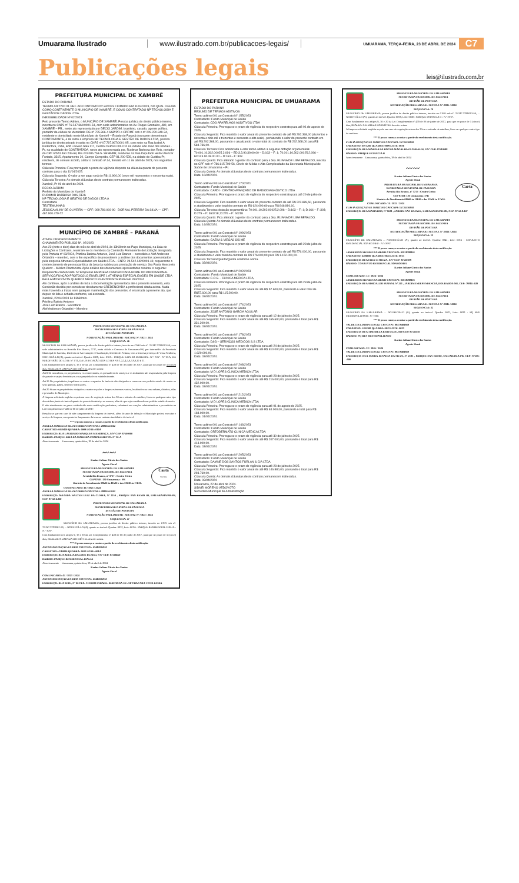Umuarama Ilustrado
www.ilustrado.com.br/publicacoes-legais/
UMUARAMA, TERÇA-FEIRA, 23 DE ABRIL DE 2024
C7
Publicações legais leis@ilustrado.com.br
PREFEITURA MUNICIPAL DE XAMBRÊ
ESTADO DO PARANÁ
TERMO ADITIVO 01 REF. AO CONTRATO Nº.34/2023 FIRMADO EM 11/04/2023, NO QUAL FIGURA COMO CONTRATANTE O MUNICÍPIO DE XAMBRÊ, E COMO CONTRATADO NP TECNOLOGIA E GESTÃO DE DADOS LTDA.
INEXIGIBILIDADE Nº 02/2023
Pelo presente Termo Aditivo, o MUNICÍPIO DE XAMBRÊ, Pessoa jurídica de direito público interno, inscrita no CNPJ nº 76.247.360/0001-54, com sede administrativa na Av. Roque Gonzales, 480, em XAMBRÊ – PR., neste ato representado por DECIO JARDIM, brasileiro, casado, agente político, portador da cédula de identidade RG nº 725.366-4 SSP/PR e CPF/MF sob o nº 209.220.949-34, residente e domiciliado neste Município de Xambrê – Estado do Paraná doravante denominado CONTRATANTE, e de outro a empresa NP TECNOLOGIA E GESTÃO DE DADOS LTDA, pessoa jurídica de direito privado inscrita no CNPJ nº 07.797.967/0001-95, com sede na Rua Izabel A Redentora, 2356, Edif Loewen Sala 117, Centro CEP 83.005-010 na cidade São José dos Pinhais - Pr, na qualidade de CONTRATADA, neste ato representada por, Rudimar Barbosa dos Reis, portador do CPF nº574.460.249-68, RG nº4.086.763-5- SESP/PR, residente na Rua Deputado Heitor Alencar Furtado, 3315, Apartamento 20, Campo Comprido, CEP 81.200-528, na cidade de Curitiba-Pr, resolvem, de comum acordo, aditar o contrato nº.34, firmado em 11 de abril de 2023, nos seguintes termos:
Cláusula Primeira: Fica prorrogado o prazo de vigência disposto na cláusula quarta do presente contrato para o dia 11/04/2025.
Cláusula Segunda: O valor a ser pago será de R$ 11.960,00 (onze mil novecentos e sessenta reais).
Cláusula Terceira: As demais cláusulas deste contrato permanecem inalteradas.
Xambrê, Pr 09 de abril de 2024.
DECIO JARDIM
Prefeito do Município de Xambrê
RUDIMAR BARBOSA DOS REIS
NP TECNOLOGIA E GESTÃO DE DADOS LTDA Á
Contratada
TESTEMUNHAS
JESSICA ALINY DE OLIVEIRA — CPF: 089.780.069-90 DORIVAL PEREIRA DA SILVA — CPF: 467.900.479-72
MUNICÍPIO DE XAMBRÊ – PARANÁ
ATA DE CREDENCIAMENTO
CHAMAMENTO PÚBLICO Nº. 02/2023
Aos 22 (vinte e dois) dias do mês de abril de 2024, às 13h30min no Paço Municipal, na Sala de Licitações e Contratos, reuniram-se os membros da Comissão Permanente de Licitação designada pela Portaria nº 03/2024, Prizilina Batista Antunes, José Luiz Branco – secretário e Alef Anderson Orlandini – membro, com o fim específico de procederem a análise dos documentos apresentados pela empresa Athenas Especialidades em Saúde LTDA – CNPJ: 24.542.142/0001-49, requerendo o credenciamento de pessoa jurídica da área da saúde para prestação de serviço: Sra Paula Moscovits Queiroz – Médico Plantonista. Após análise dos documentos apresentados resultou o seguinte:
Proponente credenciado: Nº Empresas EMPRESA CREDENCIADA NOME DO PROFISSIONAL SERVIÇO/FUNÇÃO PROTOCOLO ENVELOPE 1 ATHENAS ESPECIALIDADES EM SAÚDE LTDA PAULA MOSCOVITS QUEIROZ MÉDICO PLANTONISTA Protocolo 284/2024
Ato contínuo, após a análise de toda a documentação apresentada até o presente momento, esta Comissão decidiu por considerar devidamente CREDENCIADA a profissional citada acima. Nada mais havendo a tratar, sem qualquer manifestação dos presentes, é encerrada a presente ata, que depois de lida e achada conforme, vai assinada.
Xambrê, 22/04/2024 às 13h30min.
Prizilina Batista Antunes
José Luiz Branco - Secretário
Alef Anderson Orlandini – Membro
PREFEITURA MUNICIPAL DE UMUARAMA
SECRETARIA MUNICIPAL DE FAZENDA
DIVISÃO DE POSTURA
NOTIFICAÇÃO PRELIMINAR - SEC/FAZ Nº /1821 / 2024
SEQUENCIA: 46
MUNICÍPIO DE UMUARAMA, pessoa jurídica de direito público interno, inscrito no CNPJ sob nº. 76.247.378/0001-56, com sede administrativa na Avenida Rio Branco, 3717, nesta cidade e Comarca de Umuarama/PR, por intermédio da Secretaria Municipal de Fazenda, Diretoria de Arrecadação e Fiscalização, Divisão de Postura, vem a honrosa presença de Vossa Senhoria, NOTIFICÁ-LO (A), quanto ao imóvel. Quadra: 0009, Lote: 010A - PARQUE ILHA DA MADEIRA - N.º: S/Nº - Nº 10-A, DA SUBDIVISÃO DO LOTE Nº 1/11, DA UNIFICAÇÃO DOS LOTES N'S 1,2,3,4,5,6,7,8,9,10 E 11.
Com fundamento nos artigos 9, 16 e 20 da Lei Complementar nº 439 de 06 de junho de 2017, para que no prazo de 5 (cinco) dias, REALIZE A LIMPEZA DO IMÓVEL descrito acima:
Art.9 Os moradores, os proprietários, os comerciantes, os prestadores de serviços e os industriais são responsáveis pela limpeza do passeio e sarjeta fronteiriços a sua propriedade ou estabelecimento.
Art.16 Os proprietários, inquilinos ou outros ocupantes de imóveis são obrigados a conservar em perfeito estado de asseio os seus quintais, pátios, terreno e edificações.
Art.20 Ficam os proprietários obrigados a manter roçados e limpos os terrenos vazios, localizados na zona urbana, distritos, vilas e povoados do Município.
A limpeza solicitada engloba roçada em caso de vegetação acima dos 30cm e retirada de entulhos, lixos ou qualquer outro tipo de resíduos, tanto do imóvel quanto do passeio fronteiriço ao mesmo, afim de que seja considerado em perfeito estado de asseio.
O não atendimento no prazo estabelecido nesta notificação preliminar, culminará nas sanções administrativas e pecuniárias na Lei Complementar nº 439 de 06 de julho de 2017.
Ressalta-se que em caso de não cumprimento da limpeza do imóvel, além do auto de infração o Município poderá executar o serviço de limpeza, com posterior lançamento da taxa no cadastro imobiliário do imóvel.
*** O prazo começa a contar a partir do recebimento desta notificação.
ANGELA MARIA DA SILVA CORREA CPF/CNPJ: 28826555842
CADASTRO: 6670420 QUADRA: 0009 LOTE: 010A
ENDEREÇO: RUA LAURINDO MARQUES MENDONÇA, S/Nº CEP: 87500000
BAIRRO: PARQUE ILHA DA MADEIRA COMPLEMENTO: Nº 10-A
Atenciosamente Umuarama, quinta-feira, 18 de abril de 2024
〰〰
Karine Juliane Giroto dos Santos
Agente Fiscal
Carta
Correios
PREFEITURA MUNICIPAL DE UMUARAMA
SECRETARIA MUNICIPAL DE FAZENDA
Avenida Rio Branco, nº 3717 - Centro Cívico
CEP 87501-130 Umuarama - PR
Horário de Atendimento 08h00 às 11h30 e das 13h30 às 17h30.
COMUNICADO: 46 / 1821 / 2024
ANGELA MARIA DA SILVA CORREA CPF/CNPJ: 28826555842
ENDEREÇO: AVENIDA WALTER LUIZ DA CUNHA, Nº 2250 , PARQUE SAN REMO III, UMUARAMA/PR-PR, CEP: 87.50-6.360
PREFEITURA MUNICIPAL DE UMUARAMA
SECRETARIA MUNICIPAL DE FAZENDA
DIVISÃO DE POSTURA
NOTIFICAÇÃO PRELIMINAR - SEC/FAZ Nº /1823 / 2024
SEQUENCIA: 47
MUNICÍPIO DE UMUARAMA, pessoa jurídica de direito público interno, inscrito no CNPJ sob nº. 76.247.378/0001-56, ... NOTIFICÁ-LO (A), quanto ao imóvel. Quadra: 0012, Lote: 001A - PARQUE RESIDENCIAL ITALIA - N.º: S/Nº.
Com fundamento nos artigos 9, 16 e 20 da Lei Complementar nº 439 de 06 de junho de 2017, para que no prazo de 5 (cinco) dias, REALIZE A LIMPEZA DO IMÓVEL descrito acima.
*** O prazo começa a contar a partir do recebimento desta notificação.
ANTONIO GONÇALVES DIAS CPF/CNPJ: 47447435953
CADASTRO: 4710810 QUADRA: 0012 LOTE: 001A
ENDEREÇO: RUA ADELIA BALDON BUZELI, S/Nº CEP: 87506650
BAIRRO: PARQUE RESIDENCIAL ITALIA
Atenciosamente Umuarama, quinta-feira, 18 de abril de 2024
Karine Juliane Giroto dos Santos
Agente Fiscal
COMUNICADO: 47 / 1823 / 2024
ANTONIO GONÇALVES DIAS CPF/CNPJ: 47447435953
ENDEREÇO: RUA SETE, Nº 06 CEP.: 11250000 CIDADE: BERTIOGA UF.: SP CHACARA VISTA LINDA
PREFEITURA MUNICIPAL DE UMUARAMA
ESTADO DO PARANÁ
RESUMO DE TERMOS ADITIVOS
Termo aditivo 001 ao Contrato N° 155/2023
Contratante: Fundo Municipal de Saúde
Contratado: CDO APARELHOS AUDITIVOS LTDA
Cláusula Primeira: Prorroga-se o prazo de vigência do respectivo contrato para até 01 de agosto de 2025.
Cláusula Segunda: Fica mantido o valor anual do presente contrato de até R$ 292.368,00 (duzentos e noventa e dois mil e trezentos e sessenta e oito reais), perfazendo o valor do presente contrato em até R$ 292.368,00, passando e atualizando o valor total do contrato de R$ 292.368,00 para R$ 584.736,00.
Cláusula Terceira: Fica adicionada a este termo aditivo a seguinte dotação orçamentária: 70.001.10.302.00025.2.096 – ED:3.3.90.39.00.00 – D:163 – F: 1; 70.001.10.302.00025.2.096 – ED:3.3.90.39.00.00 – D:164 – F: 303
Cláusula Quarta: Fica alterado o gestor do contrato para a Sra. ELIANA DE LIMA BERALDO, inscrita no CPF sob nº 786.615.799-56, Chefe de Média e Alta Complexidade da Secretaria Municipal de Saúde de Umuarama – Pr.
Cláusula Quinta: As demais cláusulas deste contrato permanecem inalteradas.
Data: 16/04/2024.
Termo aditivo 003 ao Contrato N° 170/2021
Contratante: Fundo Municipal de Saúde
Contratado: CARDI - CENTRO AVANÇADO DE RADIODIAGNÓSTICO LTDA
Cláusula Primeira: Prorroga-se o prazo de vigência do respectivo contrato para até 29 de julho de 2025.
Cláusula Segunda: Fica mantido o valor anual do presente contrato de até R$ 222.889,50, passando e atualizando o valor total do contrato de R$ 624.090,60 para R$ 846.980,10.
Cláusula Terceira: dotação orçamentária: 70.001.10.302.00025.2.096 – D:163 – F: 1; D:164 – F: 303; D:275 – F: 360218; D:276 – F: 60218
Cláusula Quarta: Fica alterado o gestor do contrato para a Sra. ELIANA DE LIMA BERALDO.
Cláusula Quinta: As demais cláusulas deste contrato permanecem inalteradas.
Data: 14/03/2024.
Termo aditivo 001 ao Contrato N° 199/2023
Contratante: Fundo Municipal de Saúde
Contratado: GAZIM & VIEGAS S/S ME
Cláusula Primeira: Prorroga-se o prazo de vigência do respectivo contrato para até 28 de julho de 2025.
Cláusula Segunda: Fica mantido o valor anual do presente contrato de até R$ 576.000,00, passando e atualizando o valor total do contrato de R$ 576.000,00 para R$ 1.152.000,00.
Cláusula Terceira/Quarta/Quinta conforme acima.
Data: 03/04/2024.
Termo aditivo 001 ao Contrato N° 202/2023
Contratante: Fundo Municipal de Saúde
Contratado: C.O.S. - CLINICA MEDICA LTDA,
Cláusula Primeira: Prorroga-se o prazo de vigência do respectivo contrato para até 28 de julho de 2025.
Cláusula Segunda: Fica mantido o valor anual de até R$ 57.600,00, passando o valor total de R$57.600,00 para R$ 115.200,00.
Data: 03/04/2024.
Termo aditivo 001 ao Contrato N° 174/2023
Contratante: Fundo Municipal de Saúde
Contratado: JOSE ANTONIO GARCIA AGUILAR
Cláusula Primeira: Prorroga-se o prazo de vigência para até 12 de julho de 2025.
Cláusula Segunda: Fica mantido o valor anual de até R$ 165.600,00, passando o total para R$ 331.200,00.
Data: 03/04/2024.
Termo aditivo 001 ao Contrato N° 178/2023
Contratante: Fundo Municipal de Saúde
Contratado: D&G – SERVIÇOS MEDICOS S.S LTDA
Cláusula Primeira: Prorroga-se o prazo de vigência para até 24 de julho de 2025.
Cláusula Segunda: Fica mantido o valor anual de até R$ 810.000,00, passando o total para R$ 1.620.000,00.
Data: 03/04/2024.
Termo aditivo 001 ao Contrato N° 208/2023
Contratante: Fundo Municipal de Saúde
Contratado: M D LOPES CLINICA MEDICA LTDA
Cláusula Primeira: Prorroga-se o prazo de vigência para até 28 de julho de 2025.
Cláusula Segunda: Fica mantido o valor anual de até R$ 216.000,00, passando o total para R$ 432.000,00.
Data: 03/04/2024.
Termo aditivo 001 ao Contrato N° 212/2023
Contratante: Fundo Municipal de Saúde
Contratado: M D LOPES CLINICA MEDICA LTDA
Cláusula Primeira: Prorroga-se o prazo de vigência para até 01 de agosto de 2025.
Cláusula Segunda: Fica mantido o valor anual de até R$ 84.000,00, passando o total para R$ 168.000,00.
Data: 01/04/2024.
Termo aditivo 001 ao Contrato N° 146/2023
Contratante: Fundo Municipal de Saúde
Contratado: ORTODERMATO CLINICA MEDICA LTDA
Cláusula Primeira: Prorroga-se o prazo de vigência para até 30 de julho de 2025.
Cláusula Segunda: Fica mantido o valor anual de até R$ 207.000,00, passando o total para R$ 414.000,00.
Data: 03/04/2024
Termo aditivo 001 ao Contrato N° 205/2023
Contratante: Fundo Municipal de Saúde
Contratado: DAIANE DOS SANTOS FURLAN & CIA LTDA
Cláusula Primeira: Prorroga-se o prazo de vigência para até 28 de julho de 2025.
Cláusula Segunda: Fica mantido o valor anual de até R$ 146.880,00, passando o total para R$ 293.760,00.
Cláusula Quinta: As demais cláusulas deste contrato permanecem inalteradas.
Data: 03/04/2024
Umuarama, 22 de abril de 2024.
SIDNEI MORENO VEDOVOTO
Secretário Municipal de Administração
PREFEITURA MUNICIPAL DE UMUARAMA
SECRETARIA MUNICIPAL DE FAZENDA
DIVISÃO DE POSTURA
NOTIFICAÇÃO PRELIMINAR - SEC/FAZ Nº /1825 / 2024
SEQUENCIA: 74
MUNICÍPIO DE UMUARAMA, pessoa jurídica de direito público interno, inscrito no CNPJ sob nº. 76.247.378/0001-56, ... NOTIFICÁ-LO (A), quanto ao imóvel. Quadra: 0009, Lote: 0036 - PARQUE ESTANCIA II - N.º: S/Nº.
Com fundamento nos artigos 9, 16 e 20 da Lei Complementar nº 439 de 06 de junho de 2017, para que no prazo de 5 (cinco) dias, REALIZE A LIMPEZA DO IMÓVEL descrito acima.
A limpeza solicitada engloba roçada em caso de vegetação acima dos 30cm e retirada de entulhos, lixos ou qualquer outro tipo de resíduos.
*** O prazo começa a contar a partir do recebimento desta notificação.
FLAVIA GONÇALVES MARTINS CPF/CNPJ: 15726516958
CADASTRO: 6075200 QUADRA: 0009 LOTE: 0036
ENDEREÇO: RUA MARINA DA ROCHA MAGALHAES GERALDI, S/Nº CEP: 87510698
BAIRRO: PARQUE ESTANCIA II
Atenciosamente Umuarama, quinta-feira, 18 de abril de 2024
〰〰
Karine Juliane Giroto dos Santos
Agente Fiscal
Carta
PREFEITURA MUNICIPAL DE UMUARAMA
SECRETARIA MUNICIPAL DE FAZENDA
Avenida Rio Branco, nº 3717 - Centro Cívico
CEP 87501-130 Umuarama - PR
Horário de Atendimento 08h00 às 11h30 e das 13h30 às 17h30.
COMUNICADO: 74 / 1825 / 2024
FLAVIA GONÇALVES MARTINS CPF/CNPJ: 15726516958
ENDEREÇO: RUA MATINHOS, Nº 1631 , JARDIM SAN RAFAEL, UMUARAMA/PR-PR, CEP: 87.50-8.147
PREFEITURA MUNICIPAL DE UMUARAMA
SECRETARIA MUNICIPAL DE FAZENDA
DIVISÃO DE POSTURA
NOTIFICAÇÃO PRELIMINAR - SEC/FAZ Nº /1826 / 2024
SEQUENCIA: 12
MUNICÍPIO DE UMUARAMA ... NOTIFICÁ-LO (A), quanto ao imóvel. Quadra: 0041, Lote: 0015 - CONJUNTO RESIDENCIAL SONHO MEU - N.º: S/Nº.
*** O prazo começa a contar a partir do recebimento desta notificação.
JANDERSON MENDES SAMPAIO CPF/CNPJ: 01818788101
CADASTRO: 4286600 QUADRA: 0041 LOTE: 0015
ENDEREÇO: RUA CRUZ E SOUZA, S/Nº CEP: 87510039
BAIRRO: CONJUNTO RESIDENCIAL SONHO MEU
Karine Juliane Giroto dos Santos
Agente Fiscal
COMUNICADO: 12 / 1826 / 2024
JANDERSON MENDES SAMPAIO CPF/CNPJ: 01818788101
ENDEREÇO: RUA ADROALDO PIZINNI, Nº 241 , JARDIM INDEPENDENCIA, DOURADOS-MS, CEP: 79814--020
PREFEITURA MUNICIPAL DE UMUARAMA
SECRETARIA MUNICIPAL DE FAZENDA
DIVISÃO DE POSTURA
NOTIFICAÇÃO PRELIMINAR - SEC/FAZ Nº /1845 / 2024
SEQUENCIA: 32
MUNICÍPIO DE UMUARAMA ... NOTIFICÁ-LO (A), quanto ao imóvel. Quadra: 0021, Lote: 0033 - PQ RES METROPOLITANO - N.º: 000.
*** O prazo começa a contar a partir do recebimento desta notificação.
VALDECIR LISBOA SUZUKI CPF/CNPJ: 88479404949
CADASTRO: 5205300 QUADRA: 0021 LOTE: 0033
ENDEREÇO: RUA TIMEREZA BERTOLINI, 000 CEP: 87511150
BAIRRO: PQ RES METROPOLITANO
Karine Juliane Giroto dos Santos
Agente Fiscal
COMUNICADO: 32 / 1845 / 2024
VALDECIR LISBOA SUZUKI CPF/CNPJ: 88479404949
ENDEREÇO: RUA MARIA IGNACIA DA SILVA, Nº 2181 , PARQUE SAN REMO, UMUARAMA-PR, CEP: 87506--300